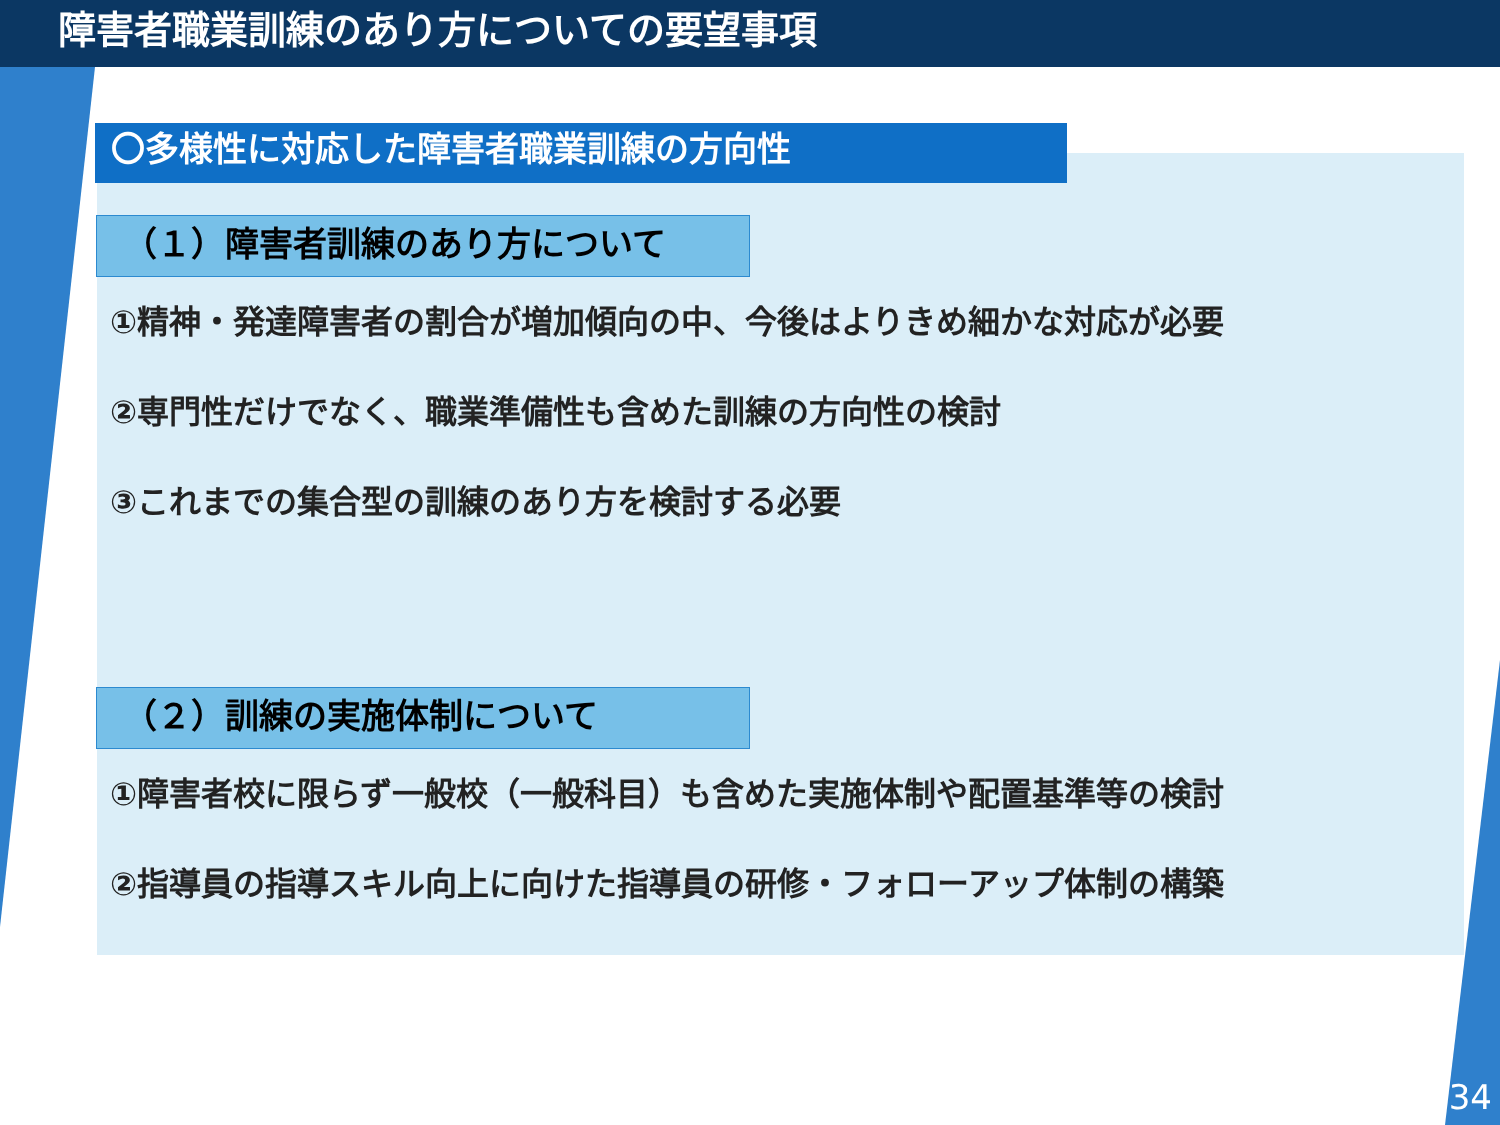障害者職業訓練のあり方についての要望事項
〇多様性に対応した障害者職業訓練の方向性
（１）障害者訓練のあり方について
①精神・発達障害者の割合が増加傾向の中、今後はよりきめ細かな対応が必要
②専門性だけでなく、職業準備性も含めた訓練の方向性の検討
③これまでの集合型の訓練のあり方を検討する必要
（２）訓練の実施体制について
①障害者校に限らず一般校（一般科目）も含めた実施体制や配置基準等の検討
②指導員の指導スキル向上に向けた指導員の研修・フォローアップ体制の構築
34